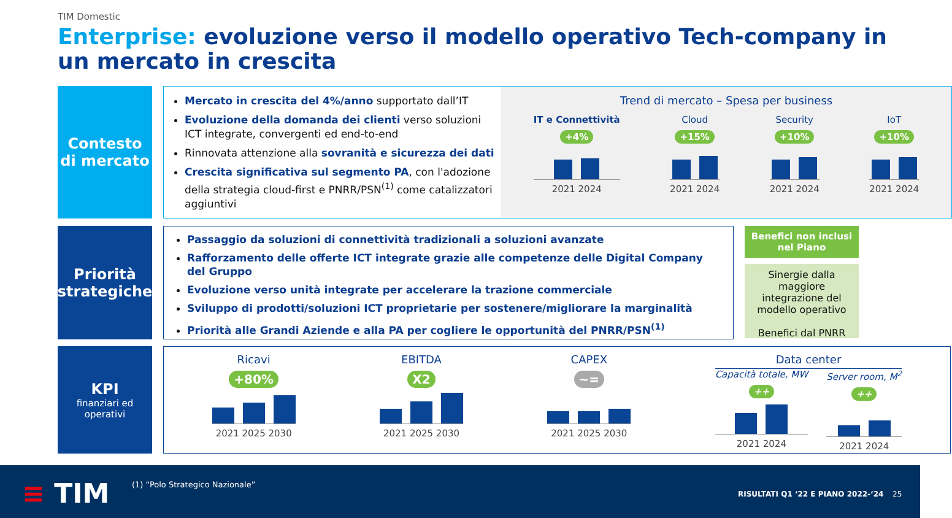TIM Domestic
Enterprise: evoluzione verso il modello operativo Tech-company in un mercato in crescita
Contesto di mercato
Mercato in crescita del 4%/anno supportato dall’IT
Evoluzione della domanda dei clienti verso soluzioni ICT integrate, convergenti ed end-to-end
Rinnovata attenzione alla sovranità e sicurezza dei dati
Crescita significativa sul segmento PA, con l'adozione della strategia cloud-first e PNRR/PSN<sup>(1)</sup> come catalizzatori aggiuntivi
Trend di mercato – Spesa per business
IT e Connettività
+4%
2021 2024
Cloud
+15%
2021 2024
Security
+10%
2021 2024
IoT
+10%
2021 2024
Priorità strategiche
Passaggio da soluzioni di connettività tradizionali a soluzioni avanzate
Rafforzamento delle offerte ICT integrate grazie alle competenze delle Digital Company del Gruppo
Evoluzione verso unità integrate per accelerare la trazione commerciale
Sviluppo di prodotti/soluzioni ICT proprietarie per sostenere/migliorare la marginalità
Priorità alle Grandi Aziende e alla PA per cogliere le opportunità del PNRR/PSN<sup>(1)</sup>
Benefici non inclusi nel Piano
Sinergie dalla maggiore integrazione del modello operativo
Benefici dal PNRR
KPI
finanziari ed operativi
Ricavi
+80%
2021 2025 2030
EBITDA
X2
2021 2025 2030
CAPEX
~=
2021 2025 2030
Data center
Capacità totale, MW
++
2021 2024
Server room, M<sup>2</sup>
++
2021 2024
≡ TIM
(1) “Polo Strategico Nazionale”
RISULTATI Q1 ‘22 E PIANO 2022-‘24
25